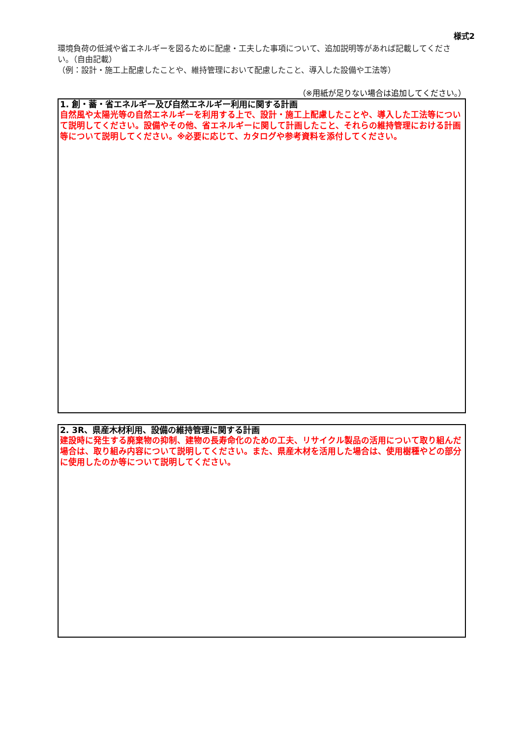様式2
環境負荷の低減や省エネルギーを図るために配慮・工夫した事項について、追加説明等があれば記載してください。（自由記載）
（例：設計・施工上配慮したことや、維持管理において配慮したこと、導入した設備や工法等）
（※用紙が足りない場合は追加してください。）
1. 創・蓄・省エネルギー及び自然エネルギー利用に関する計画
自然風や太陽光等の自然エネルギーを利用する上で、設計・施工上配慮したことや、導入した工法等について説明してください。設備やその他、省エネルギーに関して計画したこと、それらの維持管理における計画等について説明してください。※必要に応じて、カタログや参考資料を添付してください。
2. 3R、県産木材利用、設備の維持管理に関する計画
建設時に発生する廃棄物の抑制、建物の長寿命化のための工夫、リサイクル製品の活用について取り組んだ場合は、取り組み内容について説明してください。また、県産木材を活用した場合は、使用樹種やどの部分に使用したのか等について説明してください。